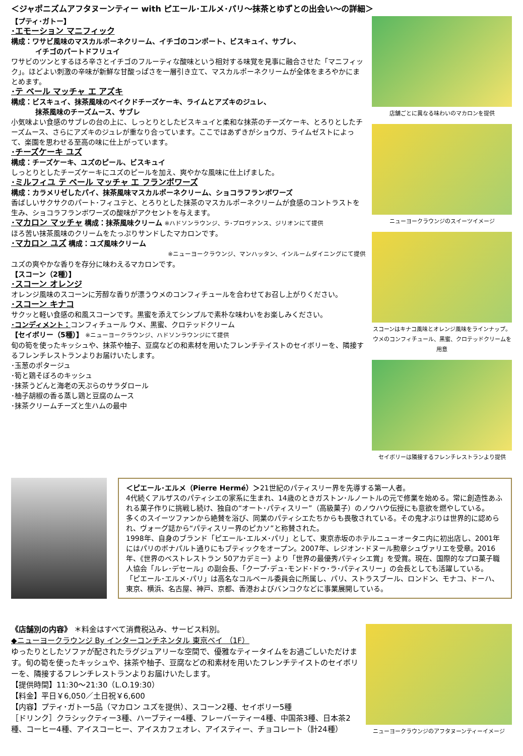＜ジャポニズムアフタヌーンティー with ピエール･エルメ･パリ～抹茶とゆずとの出会い～の詳細＞
【プティ･ガトー】
･エモーション マニフィック
構成：ワサビ風味のマスカルポーネクリーム、イチゴのコンポート、ビスキュイ、サブレ、
イチゴのパートドフリュイ
ワサビのツンとするほろ辛さとイチゴのフルーティな酸味という相対する味覚を見事に融合させた「マニフィック」。ほどよい刺激の辛味が新鮮な甘酸っぱさを一層引き立て、マスカルポーネクリームが全体をまろやかにまとめます。
･テ ベール マッチャ エ アズキ
構成：ビスキュイ、抹茶風味のベイクドチーズケーキ、ライムとアズキのジュレ、
抹茶風味のチーズムース、サブレ
小気味よい食感のサブレの台の上に、しっとりとしたビスキュイと柔和な抹茶のチーズケーキ、とろりとしたチーズムース、さらにアズキのジュレが重なり合っています。ここではあずきがショウガ、ライムゼストによって、楽園を思わせる至高の味に仕上がっています。
･チーズケーキ ユズ
構成：チーズケーキ、ユズのピール、ビスキュイ
しっとりとしたチーズケーキにユズのピールを加え、爽やかな風味に仕上げました。
･ミルフィユ テ ベール マッチャ エ フランボワーズ
構成：カラメリゼしたパイ、抹茶風味マスカルポーネクリーム、ショコラフランボワーズ
香ばしいサクサクのパート･フィユテと、とろりとした抹茶のマスカルポーネクリームが食感のコントラストを生み、ショコラフランボワーズの酸味がアクセントを与えます。
･マカロン マッチャ 構成：抹茶風味クリーム ※ハドソンラウンジ、ラ･プロヴァンス、ジリオンにて提供
ほろ苦い抹茶風味のクリームをたっぷりサンドしたマカロンです。
･マカロン ユズ 構成：ユズ風味クリーム
※ニューヨークラウンジ、マンハッタン、インルームダイニングにて提供
ユズの爽やかな香りを存分に味わえるマカロンです。
【スコーン（2種）】
･スコーン オレンジ
オレンジ風味のスコーンに芳醇な香りが漂うウメのコンフィチュールを合わせてお召し上がりください。
･スコーン キナコ
サクッと軽い食感の和風スコーンです。黒蜜を添えてシンプルで素朴な味わいをお楽しみください。
･コンディメント：コンフィチュール ウメ、黒蜜、クロテッドクリーム
【セイボリー（5種）】 ※ニューヨークラウンジ、ハドソンラウンジにて提供
旬の筍を使ったキッシュや、抹茶や柚子、豆腐などの和素材を用いたフレンチテイストのセイボリーを、隣接するフレンチレストランよりお届けいたします。
･玉葱のポタージュ
･筍と鶏そぼろのキッシュ
･抹茶うどんと海老の天ぷらのサラダロール
･柚子胡椒の香る蒸し鶏と豆腐のムース
･抹茶クリームチーズと生ハムの最中
店舗ごとに異なる味わいのマカロンを提供
ニューヨークラウンジのスイーツイメージ
スコーンはキナコ風味とオレンジ風味をラインナップ。ウメのコンフィチュール、黒蜜、クロテッドクリームを用意
セイボリーは隣接するフレンチレストランより提供
＜ピエール･エルメ（Pierre Hermé）＞21世紀のパティスリー界を先導する第一人者。
4代続くアルザスのパティシエの家系に生まれ、14歳のときガストン･ルノートルの元で修業を始める。常に創造性あふれる菓子作りに挑戦し続け、独自の“オート･パティスリー”（高級菓子）のノウハウ伝授にも意欲を燃やしている。
多くのスイーツファンから絶賛を浴び、同業のパティシエたちからも畏敬されている。その鬼才ぶりは世界的に認められ、ヴォーグ誌から“パティスリー界のピカソ”と称賛された。
1998年、自身のブランド「ピエール･エルメ･パリ」として、東京赤坂のホテルニューオータニ内に初出店し、2001年にはパリのボナパルト通りにもブティックをオープン。2007年、レジオン･ドヌール勲章シュヴァリエを受章。2016年、《世界のベストレストラン 50アカデミー》より「世界の最優秀パティシエ賞」を受賞。現在、国際的なプロ菓子職人協会「ルレ･デセール」の副会長、「クープ･デュ･モンド･ドゥ･ラ･パティスリー」の会長としても活躍している。
「ピエール･エルメ･パリ」は高名なコルベール委員会に所属し、パリ、ストラスブール、ロンドン、モナコ、ドーハ、東京、横浜、名古屋、神戸、京都、香港およびバンコクなどに事業展開している。
《店舗別の内容》 ＊料金はすべて消費税込み、サービス料別。
◆ニューヨークラウンジ By インターコンチネンタル 東京ベイ （1F）
ゆったりとしたソファが配されたラグジュアリーな空間で、優雅なティータイムをお過ごしいただけます。旬の筍を使ったキッシュや、抹茶や柚子、豆腐などの和素材を用いたフレンチテイストのセイボリーを、隣接するフレンチレストランよりお届けいたします。
【提供時間】11:30～21:30（L.O.19:30）
【料金】平日￥6,050／土日祝￥6,600
【内容】プティ･ガトー5品（マカロン ユズを提供）、スコーン2種、セイボリー5種
［ドリンク］クラシックティー3種、ハーブティー4種、フレーバーティー4種、中国茶3種、日本茶2種、コーヒー4種、アイスコーヒー、アイスカフェオレ、アイスティー、チョコレート（計24種）
ニューヨークラウンジのアフタヌーンティーイメージ